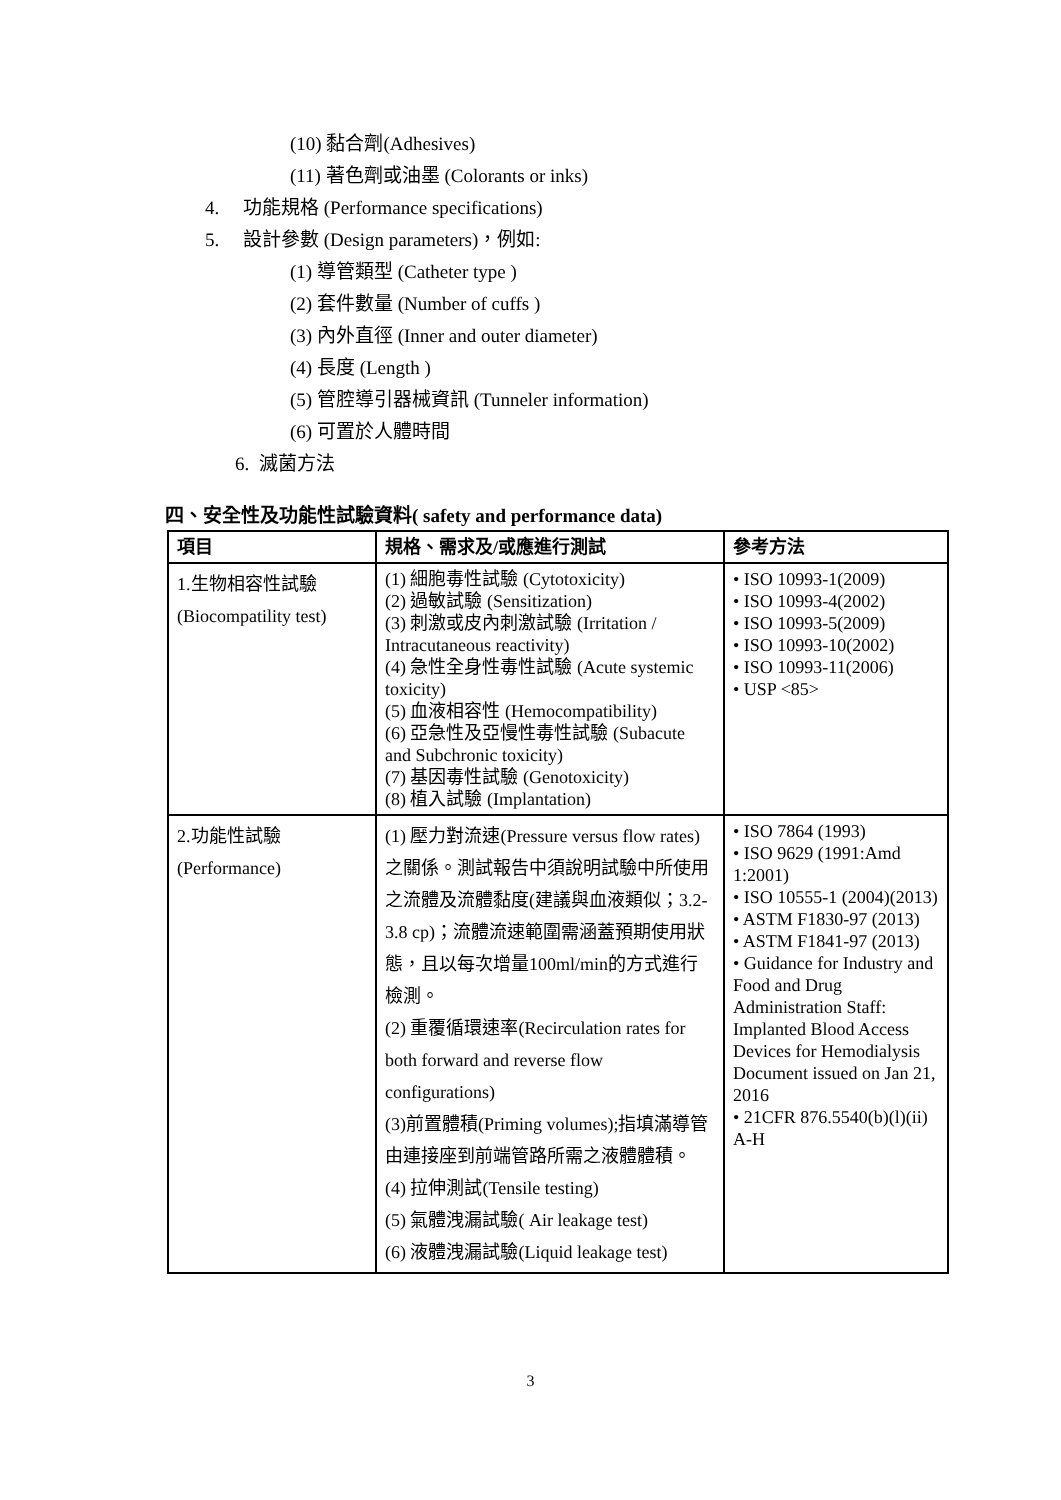(10) 黏合劑(Adhesives)
(11) 著色劑或油墨 (Colorants or inks)
4. 功能規格 (Performance specifications)
5. 設計參數 (Design parameters)，例如:
(1) 導管類型 (Catheter type )
(2) 套件數量 (Number of cuffs )
(3) 內外直徑 (Inner and outer diameter)
(4) 長度 (Length )
(5) 管腔導引器械資訊 (Tunneler information)
(6) 可置於人體時間
6. 滅菌方法
四、安全性及功能性試驗資料( safety and performance data)
| 項目 | 規格、需求及/或應進行測試 | 參考方法 |
| --- | --- | --- |
| 1.生物相容性試驗 (Biocompatility test) | (1) 細胞毒性試驗 (Cytotoxicity) (2) 過敏試驗 (Sensitization) (3) 刺激或皮內刺激試驗 (Irritation / Intracutaneous reactivity) (4) 急性全身性毒性試驗 (Acute systemic toxicity) (5) 血液相容性 (Hemocompatibility) (6) 亞急性及亞慢性毒性試驗 (Subacute and Subchronic toxicity) (7) 基因毒性試驗 (Genotoxicity) (8) 植入試驗 (Implantation) | • ISO 10993-1(2009) • ISO 10993-4(2002) • ISO 10993-5(2009) • ISO 10993-10(2002) • ISO 10993-11(2006) • USP <85> |
| 2.功能性試驗 (Performance) | (1) 壓力對流速(Pressure versus flow rates)之關係。測試報告中須說明試驗中所使用之流體及流體黏度(建議與血液類似；3.2-3.8 cp)；流體流速範圍需涵蓋預期使用狀態，且以每次增量100ml/min的方式進行檢測。 (2) 重覆循環速率(Recirculation rates for both forward and reverse flow configurations) (3)前置體積(Priming volumes);指填滿導管由連接座到前端管路所需之液體體積。 (4) 拉伸測試(Tensile testing) (5) 氣體洩漏試驗( Air leakage test) (6) 液體洩漏試驗(Liquid leakage test) | • ISO 7864 (1993) • ISO 9629 (1991:Amd 1:2001) • ISO 10555-1 (2004)(2013) • ASTM F1830-97 (2013) • ASTM F1841-97 (2013) • Guidance for Industry and Food and Drug Administration Staff: Implanted Blood Access Devices for Hemodialysis Document issued on Jan 21, 2016 • 21CFR 876.5540(b)(l)(ii) A-H |
3